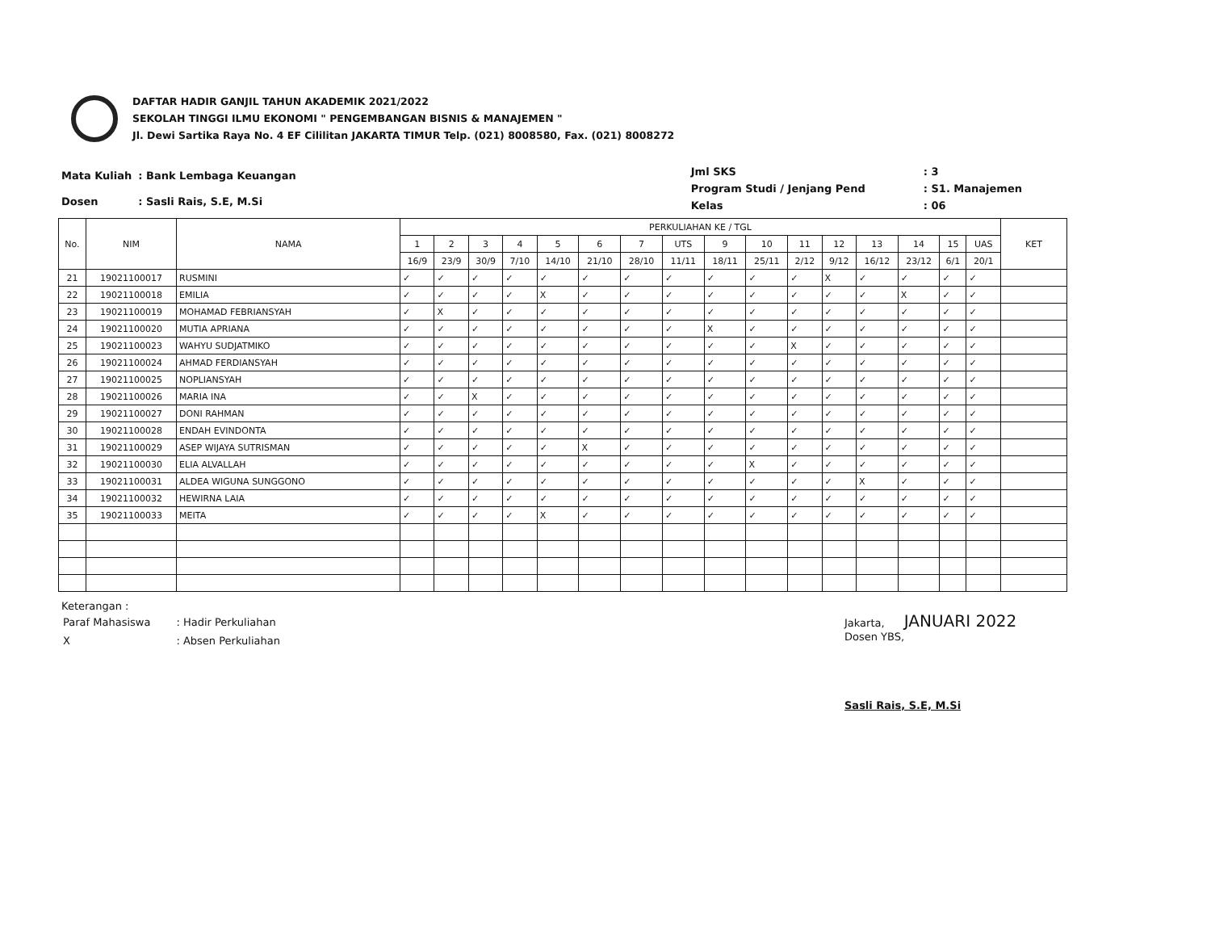DAFTAR HADIR GANJIL TAHUN AKADEMIK 2021/2022
SEKOLAH TINGGI ILMU EKONOMI " PENGEMBANGAN BISNIS & MANAJEMEN "
Jl. Dewi Sartika Raya No. 4 EF Cililitan JAKARTA TIMUR Telp. (021) 8008580, Fax. (021) 8008272
| Mata Kuliah | : Bank Lembaga Keuangan |
| Dosen | : Sasli Rais, S.E, M.Si |
| Jml SKS | : 3 |
| Program Studi / Jenjang Pend | : S1. Manajemen |
| Kelas | : 06 |
| No. | NIM | NAMA | PERKULIAHAN KE / TGL | | | | | | | | | | | | | | | | KET |
| --- | --- | --- | --- | --- | --- | --- | --- | --- | --- | --- | --- | --- | --- | --- | --- | --- | --- | --- | --- |
| | | | 1 | 2 | 3 | 4 | 5 | 6 | 7 | UTS | 9 | 10 | 11 | 12 | 13 | 14 | 15 | UAS | |
| | | | 16/9 | 23/9 | 30/9 | 7/10 | 14/10 | 21/10 | 28/10 | 11/11 | 18/11 | 25/11 | 2/12 | 9/12 | 16/12 | 23/12 | 6/1 | 20/1 | |
| 21 | 19021100017 | RUSMINI | ✓ | ✓ | ✓ | ✓ | ✓ | ✓ | ✓ | ✓ | ✓ | ✓ | ✓ | X | ✓ | ✓ | ✓ | ✓ | |
| 22 | 19021100018 | EMILIA | ✓ | ✓ | ✓ | ✓ | X | ✓ | ✓ | ✓ | ✓ | ✓ | ✓ | ✓ | ✓ | X | ✓ | ✓ | |
| 23 | 19021100019 | MOHAMAD FEBRIANSYAH | ✓ | X | ✓ | ✓ | ✓ | ✓ | ✓ | ✓ | ✓ | ✓ | ✓ | ✓ | ✓ | ✓ | ✓ | ✓ | |
| 24 | 19021100020 | MUTIA APRIANA | ✓ | ✓ | ✓ | ✓ | ✓ | ✓ | ✓ | ✓ | X | ✓ | ✓ | ✓ | ✓ | ✓ | ✓ | ✓ | |
| 25 | 19021100023 | WAHYU SUDJATMIKO | ✓ | ✓ | ✓ | ✓ | ✓ | ✓ | ✓ | ✓ | ✓ | ✓ | X | ✓ | ✓ | ✓ | ✓ | ✓ | |
| 26 | 19021100024 | AHMAD FERDIANSYAH | ✓ | ✓ | ✓ | ✓ | ✓ | ✓ | ✓ | ✓ | ✓ | ✓ | ✓ | ✓ | ✓ | ✓ | ✓ | ✓ | |
| 27 | 19021100025 | NOPLIANSYAH | ✓ | ✓ | ✓ | ✓ | ✓ | ✓ | ✓ | ✓ | ✓ | ✓ | ✓ | ✓ | ✓ | ✓ | ✓ | ✓ | |
| 28 | 19021100026 | MARIA INA | ✓ | ✓ | X | ✓ | ✓ | ✓ | ✓ | ✓ | ✓ | ✓ | ✓ | ✓ | ✓ | ✓ | ✓ | ✓ | |
| 29 | 19021100027 | DONI RAHMAN | ✓ | ✓ | ✓ | ✓ | ✓ | ✓ | ✓ | ✓ | ✓ | ✓ | ✓ | ✓ | ✓ | ✓ | ✓ | ✓ | |
| 30 | 19021100028 | ENDAH EVINDONTA | ✓ | ✓ | ✓ | ✓ | ✓ | ✓ | ✓ | ✓ | ✓ | ✓ | ✓ | ✓ | ✓ | ✓ | ✓ | ✓ | |
| 31 | 19021100029 | ASEP WIJAYA SUTRISMAN | ✓ | ✓ | ✓ | ✓ | ✓ | X | ✓ | ✓ | ✓ | ✓ | ✓ | ✓ | ✓ | ✓ | ✓ | ✓ | |
| 32 | 19021100030 | ELIA ALVALLAH | ✓ | ✓ | ✓ | ✓ | ✓ | ✓ | ✓ | ✓ | ✓ | X | ✓ | ✓ | ✓ | ✓ | ✓ | ✓ | |
| 33 | 19021100031 | ALDEA WIGUNA SUNGGONO | ✓ | ✓ | ✓ | ✓ | ✓ | ✓ | ✓ | ✓ | ✓ | ✓ | ✓ | ✓ | X | ✓ | ✓ | ✓ | |
| 34 | 19021100032 | HEWIRNA LAIA | ✓ | ✓ | ✓ | ✓ | ✓ | ✓ | ✓ | ✓ | ✓ | ✓ | ✓ | ✓ | ✓ | ✓ | ✓ | ✓ | |
| 35 | 19021100033 | MEITA | ✓ | ✓ | ✓ | ✓ | X | ✓ | ✓ | ✓ | ✓ | ✓ | ✓ | ✓ | ✓ | ✓ | ✓ | ✓ | |
Keterangan :
| Paraf Mahasiswa | : Hadir Perkuliahan |
| X | : Absen Perkuliahan |
Jakarta, JANUARI 2022
Dosen YBS,
Sasli Rais, S.E, M.Si